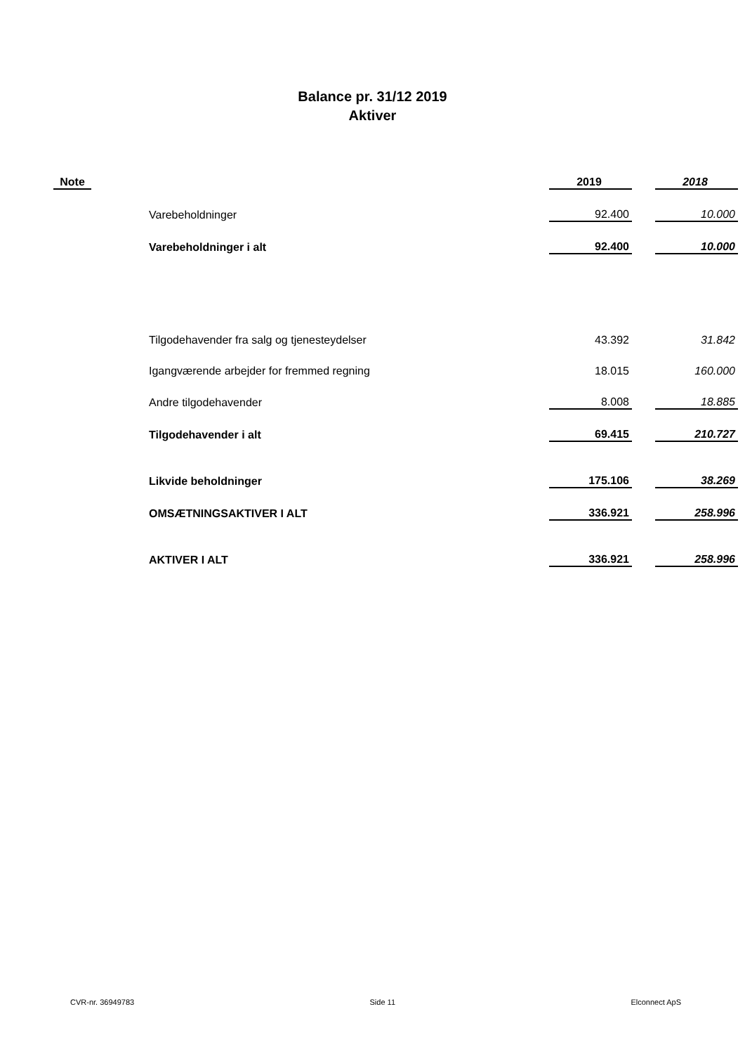Balance pr. 31/12 2019
Aktiver
| Note | | 2019 | | 2018 |
| --- | --- | --- | --- | --- |
| | Varebeholdninger | 92.400 | | 10.000 |
| | Varebeholdninger i alt | 92.400 | | 10.000 |
| | Tilgodehavender fra salg og tjenesteydelser | 43.392 | | 31.842 |
| | Igangværende arbejder for fremmed regning | 18.015 | | 160.000 |
| | Andre tilgodehavender | 8.008 | | 18.885 |
| | Tilgodehavender i alt | 69.415 | | 210.727 |
| | Likvide beholdninger | 175.106 | | 38.269 |
| | OMSÆTNINGSAKTIVER I ALT | 336.921 | | 258.996 |
| | AKTIVER I ALT | 336.921 | | 258.996 |
CVR-nr. 36949783 Side 11 Elconnect ApS